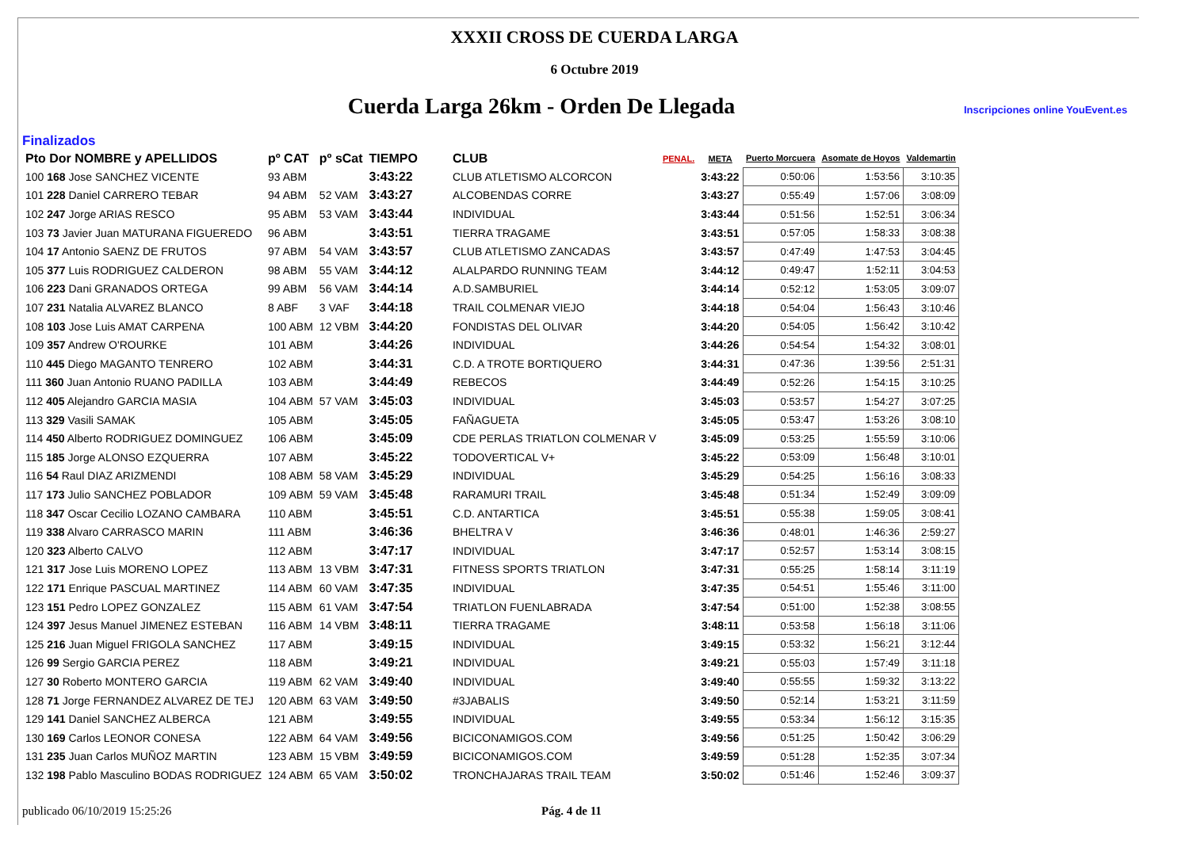XXXII CROSS DE CUERDA LARGA
6 Octubre 2019
Cuerda Larga 26km - Orden De Llegada
Inscripciones online YouEvent.es
Finalizados
| Pto Dor NOMBRE y APELLIDOS | pº CAT | pº sCat | TIEMPO | CLUB | PENAL. | META | Puerto Morcuera | Asomate de Hoyos | Valdemartin |
| --- | --- | --- | --- | --- | --- | --- | --- | --- | --- |
| 100 168 Jose SANCHEZ VICENTE | 93 ABM | | 3:43:22 | CLUB ATLETISMO ALCORCON | | 3:43:22 | 0:50:06 | 1:53:56 | 3:10:35 |
| 101 228 Daniel CARRERO TEBAR | 94 ABM | 52 VAM | 3:43:27 | ALCOBENDAS CORRE | | 3:43:27 | 0:55:49 | 1:57:06 | 3:08:09 |
| 102 247 Jorge ARIAS RESCO | 95 ABM | 53 VAM | 3:43:44 | INDIVIDUAL | | 3:43:44 | 0:51:56 | 1:52:51 | 3:06:34 |
| 103 73 Javier Juan MATURANA FIGUEREDO | 96 ABM | | 3:43:51 | TIERRA TRAGAME | | 3:43:51 | 0:57:05 | 1:58:33 | 3:08:38 |
| 104 17 Antonio SAENZ DE FRUTOS | 97 ABM | 54 VAM | 3:43:57 | CLUB ATLETISMO ZANCADAS | | 3:43:57 | 0:47:49 | 1:47:53 | 3:04:45 |
| 105 377 Luis RODRIGUEZ CALDERON | 98 ABM | 55 VAM | 3:44:12 | ALALPARDO RUNNING TEAM | | 3:44:12 | 0:49:47 | 1:52:11 | 3:04:53 |
| 106 223 Dani GRANADOS ORTEGA | 99 ABM | 56 VAM | 3:44:14 | A.D.SAMBURIEL | | 3:44:14 | 0:52:12 | 1:53:05 | 3:09:07 |
| 107 231 Natalia ALVAREZ BLANCO | 8 ABF | 3 VAF | 3:44:18 | TRAIL COLMENAR VIEJO | | 3:44:18 | 0:54:04 | 1:56:43 | 3:10:46 |
| 108 103 Jose Luis AMAT CARPENA | 100 ABM | 12 VBM | 3:44:20 | FONDISTAS DEL OLIVAR | | 3:44:20 | 0:54:05 | 1:56:42 | 3:10:42 |
| 109 357 Andrew O'ROURKE | 101 ABM | | 3:44:26 | INDIVIDUAL | | 3:44:26 | 0:54:54 | 1:54:32 | 3:08:01 |
| 110 445 Diego MAGANTO TENRERO | 102 ABM | | 3:44:31 | C.D. A TROTE BORTIQUERO | | 3:44:31 | 0:47:36 | 1:39:56 | 2:51:31 |
| 111 360 Juan Antonio RUANO PADILLA | 103 ABM | | 3:44:49 | REBECOS | | 3:44:49 | 0:52:26 | 1:54:15 | 3:10:25 |
| 112 405 Alejandro GARCIA MASIA | 104 ABM | 57 VAM | 3:45:03 | INDIVIDUAL | | 3:45:03 | 0:53:57 | 1:54:27 | 3:07:25 |
| 113 329 Vasili SAMAK | 105 ABM | | 3:45:05 | FAÑAGUETA | | 3:45:05 | 0:53:47 | 1:53:26 | 3:08:10 |
| 114 450 Alberto RODRIGUEZ DOMINGUEZ | 106 ABM | | 3:45:09 | CDE PERLAS TRIATLON COLMENAR V | | 3:45:09 | 0:53:25 | 1:55:59 | 3:10:06 |
| 115 185 Jorge ALONSO EZQUERRA | 107 ABM | | 3:45:22 | TODOVERTICAL V+ | | 3:45:22 | 0:53:09 | 1:56:48 | 3:10:01 |
| 116 54 Raul DIAZ ARIZMENDI | 108 ABM | 58 VAM | 3:45:29 | INDIVIDUAL | | 3:45:29 | 0:54:25 | 1:56:16 | 3:08:33 |
| 117 173 Julio SANCHEZ POBLADOR | 109 ABM | 59 VAM | 3:45:48 | RARAMURI TRAIL | | 3:45:48 | 0:51:34 | 1:52:49 | 3:09:09 |
| 118 347 Oscar Cecilio LOZANO CAMBARA | 110 ABM | | 3:45:51 | C.D. ANTARTICA | | 3:45:51 | 0:55:38 | 1:59:05 | 3:08:41 |
| 119 338 Alvaro CARRASCO MARIN | 111 ABM | | 3:46:36 | BHELTRA V | | 3:46:36 | 0:48:01 | 1:46:36 | 2:59:27 |
| 120 323 Alberto CALVO | 112 ABM | | 3:47:17 | INDIVIDUAL | | 3:47:17 | 0:52:57 | 1:53:14 | 3:08:15 |
| 121 317 Jose Luis MORENO LOPEZ | 113 ABM | 13 VBM | 3:47:31 | FITNESS SPORTS TRIATLON | | 3:47:31 | 0:55:25 | 1:58:14 | 3:11:19 |
| 122 171 Enrique PASCUAL MARTINEZ | 114 ABM | 60 VAM | 3:47:35 | INDIVIDUAL | | 3:47:35 | 0:54:51 | 1:55:46 | 3:11:00 |
| 123 151 Pedro LOPEZ GONZALEZ | 115 ABM | 61 VAM | 3:47:54 | TRIATLON FUENLABRADA | | 3:47:54 | 0:51:00 | 1:52:38 | 3:08:55 |
| 124 397 Jesus Manuel JIMENEZ ESTEBAN | 116 ABM | 14 VBM | 3:48:11 | TIERRA TRAGAME | | 3:48:11 | 0:53:58 | 1:56:18 | 3:11:06 |
| 125 216 Juan Miguel FRIGOLA SANCHEZ | 117 ABM | | 3:49:15 | INDIVIDUAL | | 3:49:15 | 0:53:32 | 1:56:21 | 3:12:44 |
| 126 99 Sergio GARCIA PEREZ | 118 ABM | | 3:49:21 | INDIVIDUAL | | 3:49:21 | 0:55:03 | 1:57:49 | 3:11:18 |
| 127 30 Roberto MONTERO GARCIA | 119 ABM | 62 VAM | 3:49:40 | INDIVIDUAL | | 3:49:40 | 0:55:55 | 1:59:32 | 3:13:22 |
| 128 71 Jorge FERNANDEZ ALVAREZ DE TEJ | 120 ABM | 63 VAM | 3:49:50 | #3JABALIS | | 3:49:50 | 0:52:14 | 1:53:21 | 3:11:59 |
| 129 141 Daniel SANCHEZ ALBERCA | 121 ABM | | 3:49:55 | INDIVIDUAL | | 3:49:55 | 0:53:34 | 1:56:12 | 3:15:35 |
| 130 169 Carlos LEONOR CONESA | 122 ABM | 64 VAM | 3:49:56 | BICICONAMIGOS.COM | | 3:49:56 | 0:51:25 | 1:50:42 | 3:06:29 |
| 131 235 Juan Carlos MUÑOZ MARTIN | 123 ABM | 15 VBM | 3:49:59 | BICICONAMIGOS.COM | | 3:49:59 | 0:51:28 | 1:52:35 | 3:07:34 |
| 132 198 Pablo Masculino BODAS RODRIGUEZ | 124 ABM | 65 VAM | 3:50:02 | TRONCHAJARAS TRAIL TEAM | | 3:50:02 | 0:51:46 | 1:52:46 | 3:09:37 |
publicado 06/10/2019 15:25:26 Pág. 4 de 11